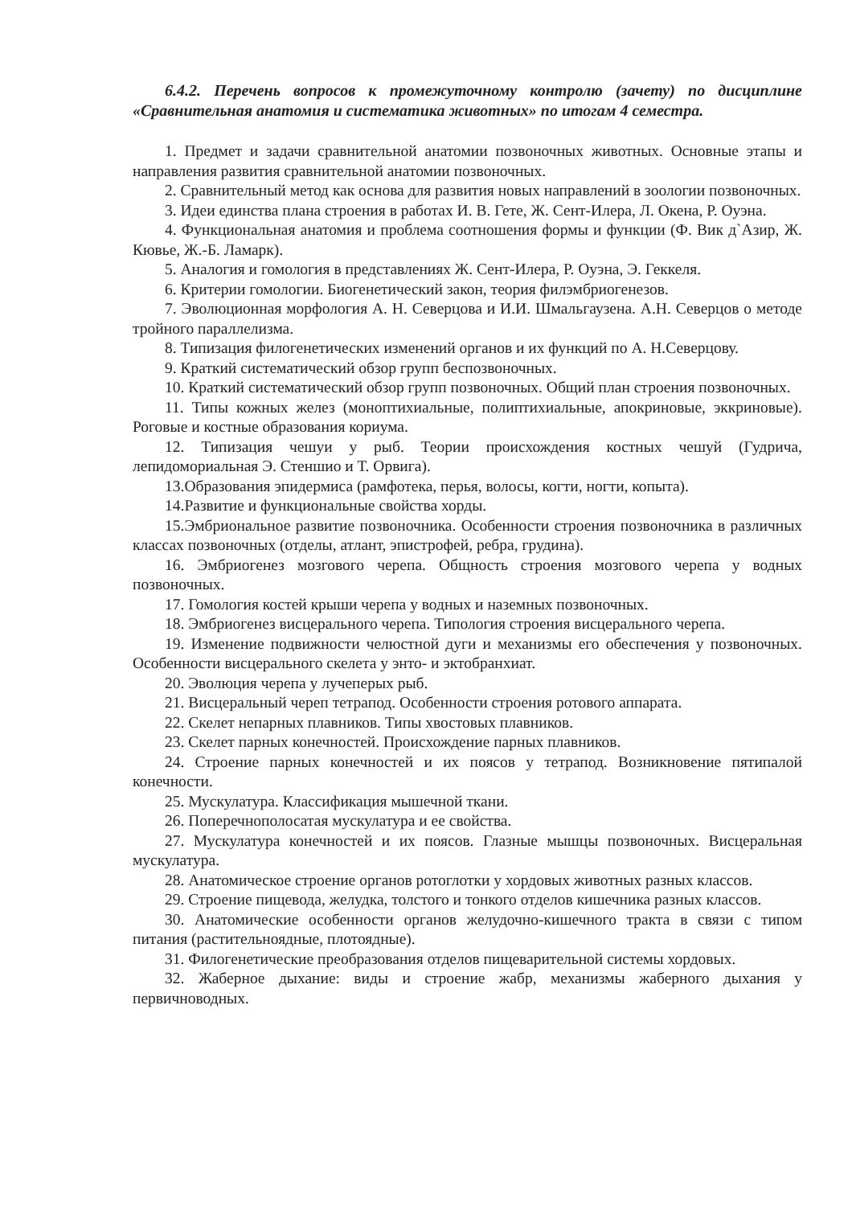6.4.2. Перечень вопросов к промежуточному контролю (зачету) по дисциплине «Сравнительная анатомия и систематика животных» по итогам 4 семестра.
1. Предмет и задачи сравнительной анатомии позвоночных животных. Основные этапы и направления развития сравнительной анатомии позвоночных.
2. Сравнительный метод как основа для развития новых направлений в зоологии позвоночных.
3. Идеи единства плана строения в работах И. В. Гете, Ж. Сент-Илера, Л. Окена, Р. Оуэна.
4. Функциональная анатомия и проблема соотношения формы и функции (Ф. Вик д`Азир, Ж. Кювье, Ж.-Б. Ламарк).
5. Аналогия и гомология в представлениях Ж. Сент-Илера, Р. Оуэна, Э. Геккеля.
6. Критерии гомологии. Биогенетический закон, теория филэмбриогенезов.
7. Эволюционная морфология А. Н. Северцова и И.И. Шмальгаузена. А.Н. Северцов о методе тройного параллелизма.
8. Типизация филогенетических изменений органов и их функций по А. Н.Северцову.
9. Краткий систематический обзор групп беспозвоночных.
10. Краткий систематический обзор групп позвоночных. Общий план строения позвоночных.
11. Типы кожных желез (моноптихиальные, полиптихиальные, апокриновые, эккриновые). Роговые и костные образования кориума.
12. Типизация чешуи у рыб. Теории происхождения костных чешуй (Гудрича, лепидомориальная Э. Стеншио и Т. Орвига).
13.Образования эпидермиса (рамфотека, перья, волосы, когти, ногти, копыта).
14.Развитие и функциональные свойства хорды.
15.Эмбриональное развитие позвоночника. Особенности строения позвоночника в различных классах позвоночных (отделы, атлант, эпистрофей, ребра, грудина).
16. Эмбриогенез мозгового черепа. Общность строения мозгового черепа у водных позвоночных.
17. Гомология костей крыши черепа у водных и наземных позвоночных.
18. Эмбриогенез висцерального черепа. Типология строения висцерального черепа.
19. Изменение подвижности челюстной дуги и механизмы его обеспечения у позвоночных. Особенности висцерального скелета у энто- и эктобранхиат.
20. Эволюция черепа у лучеперых рыб.
21. Висцеральный череп тетрапод. Особенности строения ротового аппарата.
22. Скелет непарных плавников. Типы хвостовых плавников.
23. Скелет парных конечностей. Происхождение парных плавников.
24. Строение парных конечностей и их поясов у тетрапод. Возникновение пятипалой конечности.
25. Мускулатура. Классификация мышечной ткани.
26. Поперечнополосатая мускулатура и ее свойства.
27. Мускулатура конечностей и их поясов. Глазные мышцы позвоночных. Висцеральная мускулатура.
28. Анатомическое строение органов ротоглотки у хордовых животных разных классов.
29. Строение пищевода, желудка, толстого и тонкого отделов кишечника разных классов.
30. Анатомические особенности органов желудочно-кишечного тракта в связи с типом питания (растительноядные, плотоядные).
31. Филогенетические преобразования отделов пищеварительной системы хордовых.
32. Жаберное дыхание: виды и строение жабр, механизмы жаберного дыхания у первичноводных.